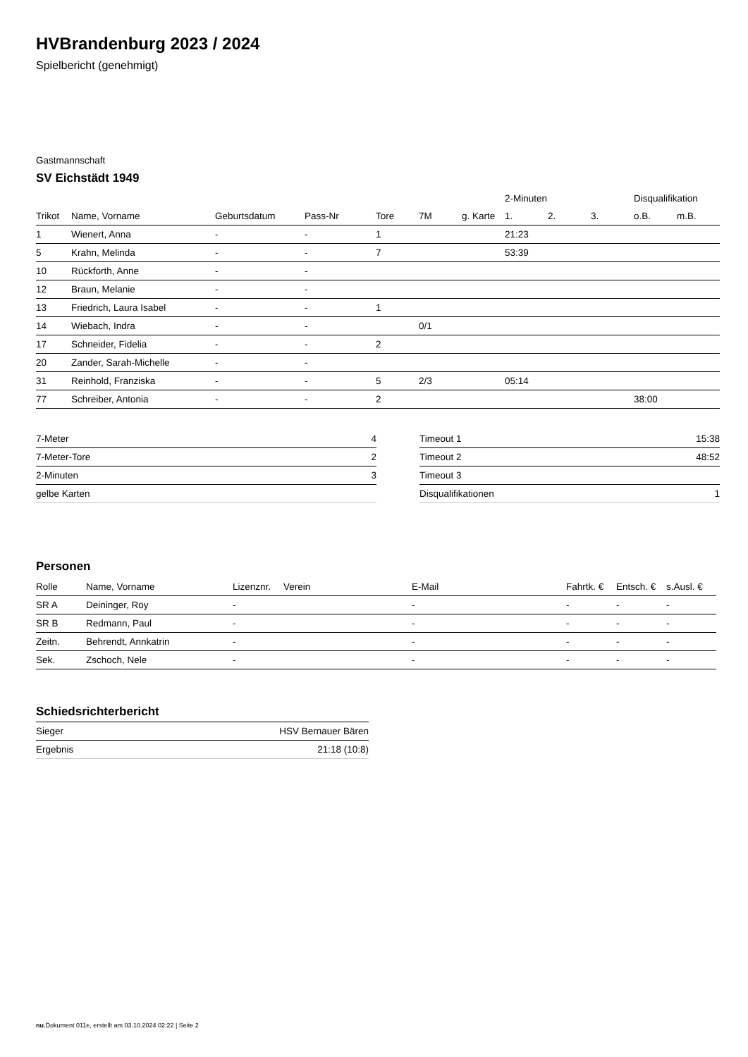HVBrandenburg 2023 / 2024
Spielbericht (genehmigt)
Gastmannschaft
SV Eichstädt 1949
| | | | | | | | 2-Minuten | | | Disqualifikation | |
| Trikot | Name, Vorname | Geburtsdatum | Pass-Nr | Tore | 7M | g. Karte | 1. | 2. | 3. | o.B. | m.B. |
| 1 | Wienert, Anna | - | - | 1 | | | 21:23 | | | | |
| 5 | Krahn, Melinda | - | - | 7 | | | 53:39 | | | | |
| 10 | Rückforth, Anne | - | - | | | | | | | | |
| 12 | Braun, Melanie | - | - | | | | | | | | |
| 13 | Friedrich, Laura Isabel | - | - | 1 | | | | | | | |
| 14 | Wiebach, Indra | - | - | | 0/1 | | | | | | |
| 17 | Schneider, Fidelia | - | - | 2 | | | | | | | |
| 20 | Zander, Sarah-Michelle | - | - | | | | | | | | |
| 31 | Reinhold, Franziska | - | - | 5 | 2/3 | | 05:14 | | | | |
| 77 | Schreiber, Antonia | - | - | 2 | | | | | | 38:00 | |
| 7-Meter | 4 |
| 7-Meter-Tore | 2 |
| 2-Minuten | 3 |
| gelbe Karten | |
| Timeout 1 | 15:38 |
| Timeout 2 | 48:52 |
| Timeout 3 | |
| Disqualifikationen | 1 |
Personen
| Rolle | Name, Vorname | Lizenznr. | Verein | E-Mail | Fahrtk. € | Entsch. € | s.Ausl. € |
| --- | --- | --- | --- | --- | --- | --- | --- |
| SR A | Deininger, Roy | - | | - | - | - | - |
| SR B | Redmann, Paul | - | | - | - | - | - |
| Zeitn. | Behrendt, Annkatrin | - | | - | - | - | - |
| Sek. | Zschoch, Nele | - | | - | - | - | - |
Schiedsrichterbericht
| Sieger | HSV Bernauer Bären |
| Ergebnis | 21:18 (10:8) |
nu.Dokument 011e, erstellt am 03.10.2024 02:22 | Seite 2